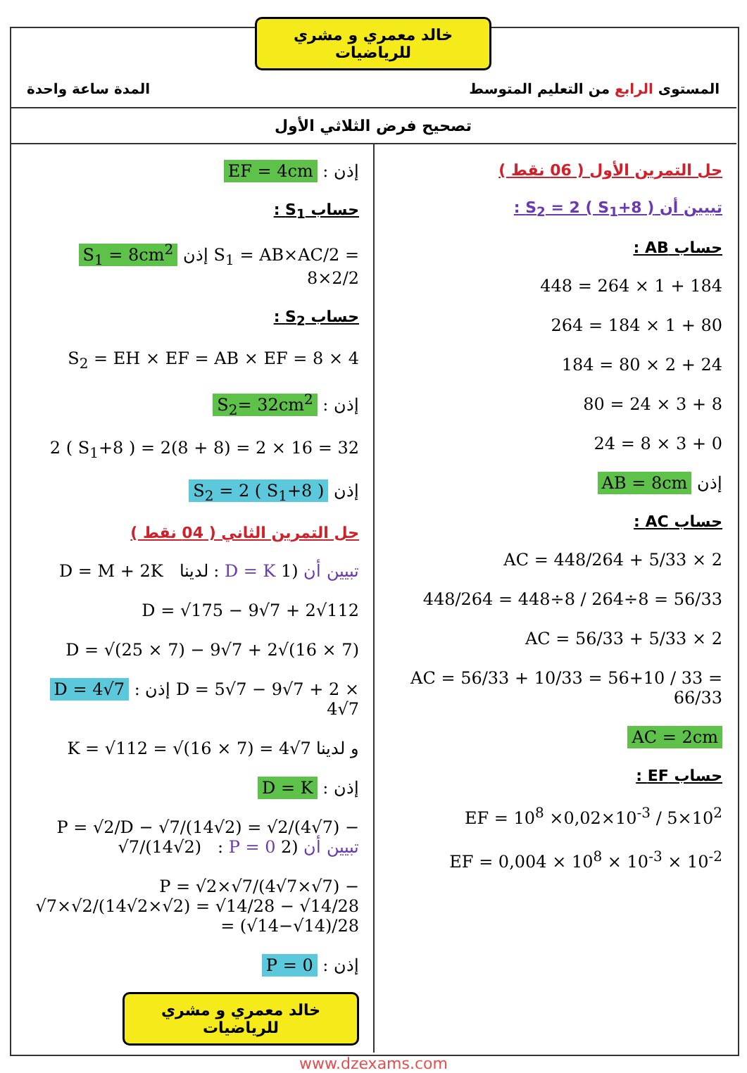خالد معمري و مشري للرياضيات
المستوى الرابع من التعليم المتوسط المدة ساعة واحدة
تصحيح فرض الثلاثي الأول
حل التمرين الأول ( 06 نقط )
تبيين أن S<sub>2</sub> = 2 ( S<sub>1</sub>+8 ) :
حساب AB :
448 = 264 × 1 + 184
264 = 184 × 1 + 80
184 = 80 × 2 + 24
80 = 24 × 3 + 8
24 = 8 × 3 + 0
AB = 8cm إذن
حساب AC :
AC = 448/264 + 5/33 × 2
448/264 = 448÷8 / 264÷8 = 56/33
AC = 56/33 + 5/33 × 2
AC = 56/33 + 10/33 = 56+10 / 33 = 66/33
AC = 2cm
حساب EF :
EF = 10<sup>8</sup> ×0,02×10<sup>-3</sup> / 5×10<sup>2</sup>
EF = 0,004 × 10<sup>8</sup> × 10<sup>-3</sup> × 10<sup>-2</sup>
EF = 4cm : إذن
حساب S<sub>1</sub> :
S<sub>1</sub> = 8cm<sup>2</sup> إذن S<sub>1</sub> = AB×AC/2 = 8×2/2
حساب S<sub>2</sub> :
S<sub>2</sub> = EH × EF = AB × EF = 8 × 4
S<sub>2</sub>= 32cm<sup>2</sup> : إذن
2 ( S<sub>1</sub>+8 ) = 2(8 + 8) = 2 × 16 = 32
S<sub>2</sub> = 2 ( S<sub>1</sub>+8 ) إذن
حل التمرين الثاني ( 04 نقط )
D = M + 2K لدينا : D = K تبيين أن (1
D = √175 − 9√7 + 2√112
D = √(25 × 7) − 9√7 + 2√(16 × 7)
D = 4√7 : إذن D = 5√7 − 9√7 + 2 × 4√7
K = √112 = √(16 × 7) = 4√7 و لدينا
D = K : إذن
P = √2/D − √7/(14√2) = √2/(4√7) − √7/(14√2) : P = 0 تبيين أن (2
P = √2×√7/(4√7×√7) − √7×√2/(14√2×√2) = √14/28 − √14/28 = (√14−√14)/28
P = 0 : إذن
خالد معمري و مشري للرياضيات
www.dzexams.com